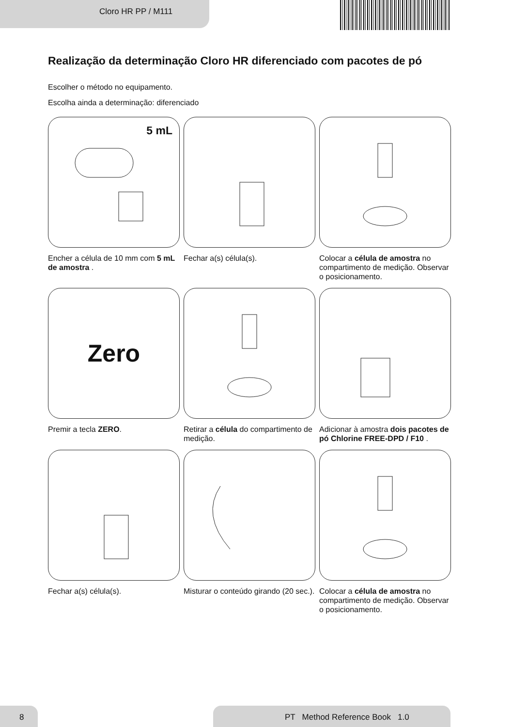Cloro HR PP / M111
Realização da determinação Cloro HR diferenciado com pacotes de pó
Escolher o método no equipamento.
Escolha ainda a determinação: diferenciado
5 mL
Encher a célula de 10 mm com 5 mL de amostra .
Fechar a(s) célula(s).
Colocar a célula de amostra no compartimento de medição. Observar o posicionamento.
Zero
Premir a tecla ZERO.
Retirar a célula do compartimento de medição.
Adicionar à amostra dois pacotes de pó Chlorine FREE-DPD / F10 .
Fechar a(s) célula(s).
Misturar o conteúdo girando (20 sec.).
Colocar a célula de amostra no compartimento de medição. Observar o posicionamento.
8 PT Method Reference Book 1.0